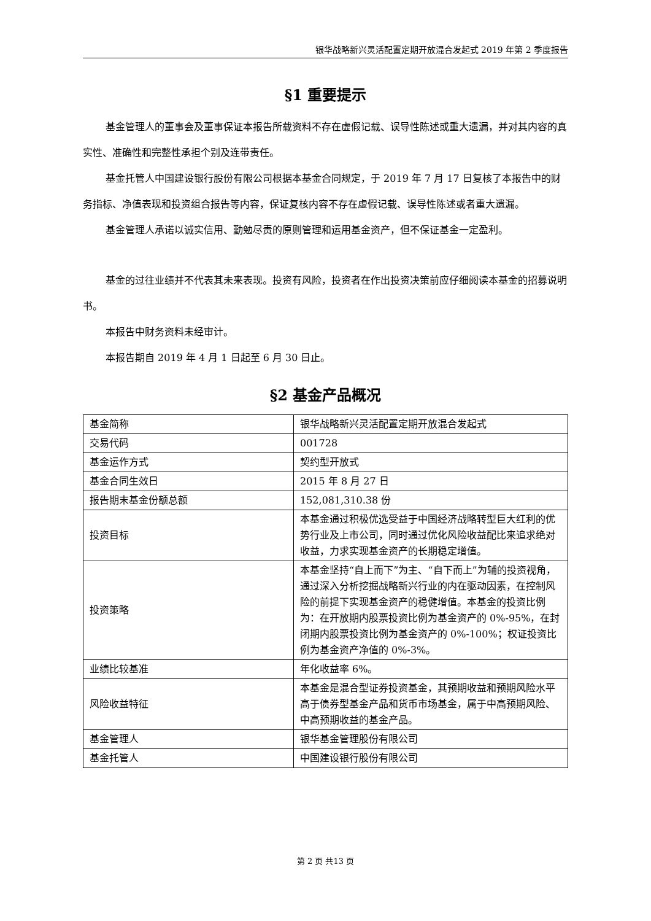银华战略新兴灵活配置定期开放混合发起式 2019 年第 2 季度报告
§1 重要提示
基金管理人的董事会及董事保证本报告所载资料不存在虚假记载、误导性陈述或重大遗漏，并对其内容的真实性、准确性和完整性承担个别及连带责任。
基金托管人中国建设银行股份有限公司根据本基金合同规定，于 2019 年 7 月 17 日复核了本报告中的财务指标、净值表现和投资组合报告等内容，保证复核内容不存在虚假记载、误导性陈述或者重大遗漏。
基金管理人承诺以诚实信用、勤勉尽责的原则管理和运用基金资产，但不保证基金一定盈利。
基金的过往业绩并不代表其未来表现。投资有风险，投资者在作出投资决策前应仔细阅读本基金的招募说明书。
本报告中财务资料未经审计。
本报告期自 2019 年 4 月 1 日起至 6 月 30 日止。
§2 基金产品概况
| 基金简称 | 银华战略新兴灵活配置定期开放混合发起式 |
| 交易代码 | 001728 |
| 基金运作方式 | 契约型开放式 |
| 基金合同生效日 | 2015 年 8 月 27 日 |
| 报告期末基金份额总额 | 152,081,310.38 份 |
| 投资目标 | 本基金通过积极优选受益于中国经济战略转型巨大红利的优势行业及上市公司，同时通过优化风险收益配比来追求绝对收益，力求实现基金资产的长期稳定增值。 |
| 投资策略 | 本基金坚持“自上而下”为主、“自下而上”为辅的投资视角，通过深入分析挖掘战略新兴行业的内在驱动因素，在控制风险的前提下实现基金资产的稳健增值。本基金的投资比例为：在开放期内股票投资比例为基金资产的 0%-95%，在封闭期内股票投资比例为基金资产的 0%-100%；权证投资比例为基金资产净值的 0%-3%。 |
| 业绩比较基准 | 年化收益率 6%。 |
| 风险收益特征 | 本基金是混合型证券投资基金，其预期收益和预期风险水平高于债券型基金产品和货币市场基金，属于中高预期风险、中高预期收益的基金产品。 |
| 基金管理人 | 银华基金管理股份有限公司 |
| 基金托管人 | 中国建设银行股份有限公司 |
第 2 页 共13 页